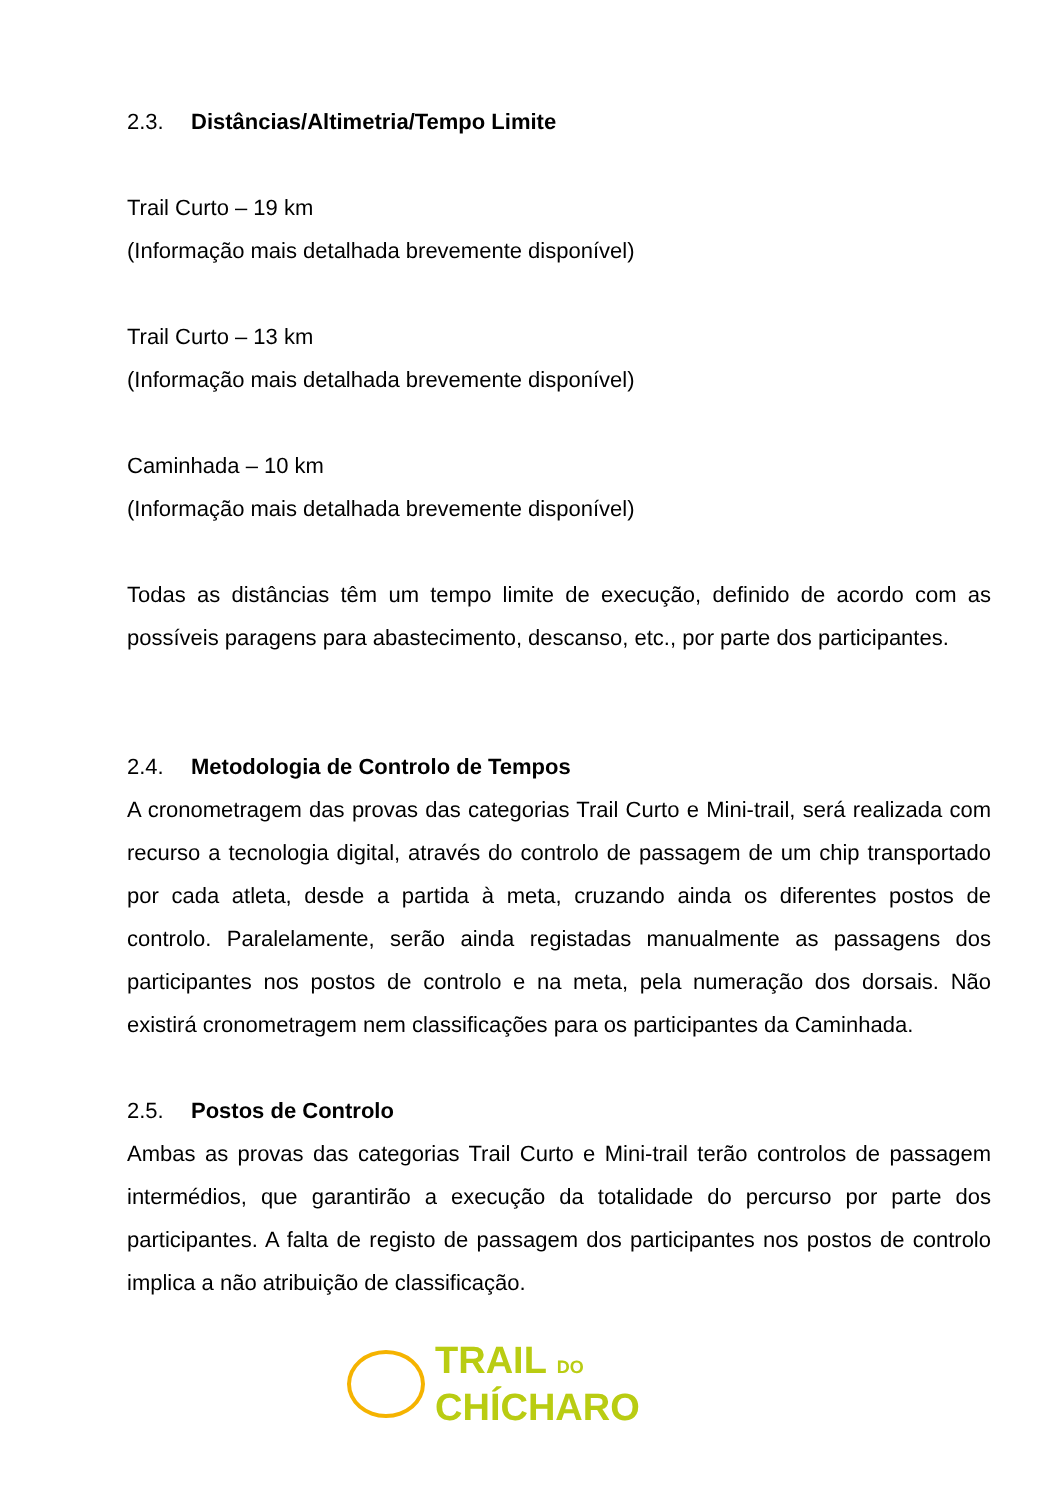2.3. Distâncias/Altimetria/Tempo Limite
Trail Curto – 19 km
(Informação mais detalhada brevemente disponível)
Trail Curto – 13 km
(Informação mais detalhada brevemente disponível)
Caminhada – 10 km
(Informação mais detalhada brevemente disponível)
Todas as distâncias têm um tempo limite de execução, definido de acordo com as possíveis paragens para abastecimento, descanso, etc., por parte dos participantes.
2.4. Metodologia de Controlo de Tempos
A cronometragem das provas das categorias Trail Curto e Mini-trail, será realizada com recurso a tecnologia digital, através do controlo de passagem de um chip transportado por cada atleta, desde a partida à meta, cruzando ainda os diferentes postos de controlo. Paralelamente, serão ainda registadas manualmente as passagens dos participantes nos postos de controlo e na meta, pela numeração dos dorsais. Não existirá cronometragem nem classificações para os participantes da Caminhada.
2.5. Postos de Controlo
Ambas as provas das categorias Trail Curto e Mini-trail terão controlos de passagem intermédios, que garantirão a execução da totalidade do percurso por parte dos participantes. A falta de registo de passagem dos participantes nos postos de controlo implica a não atribuição de classificação.
TRAIL DO
CHÍCHARO